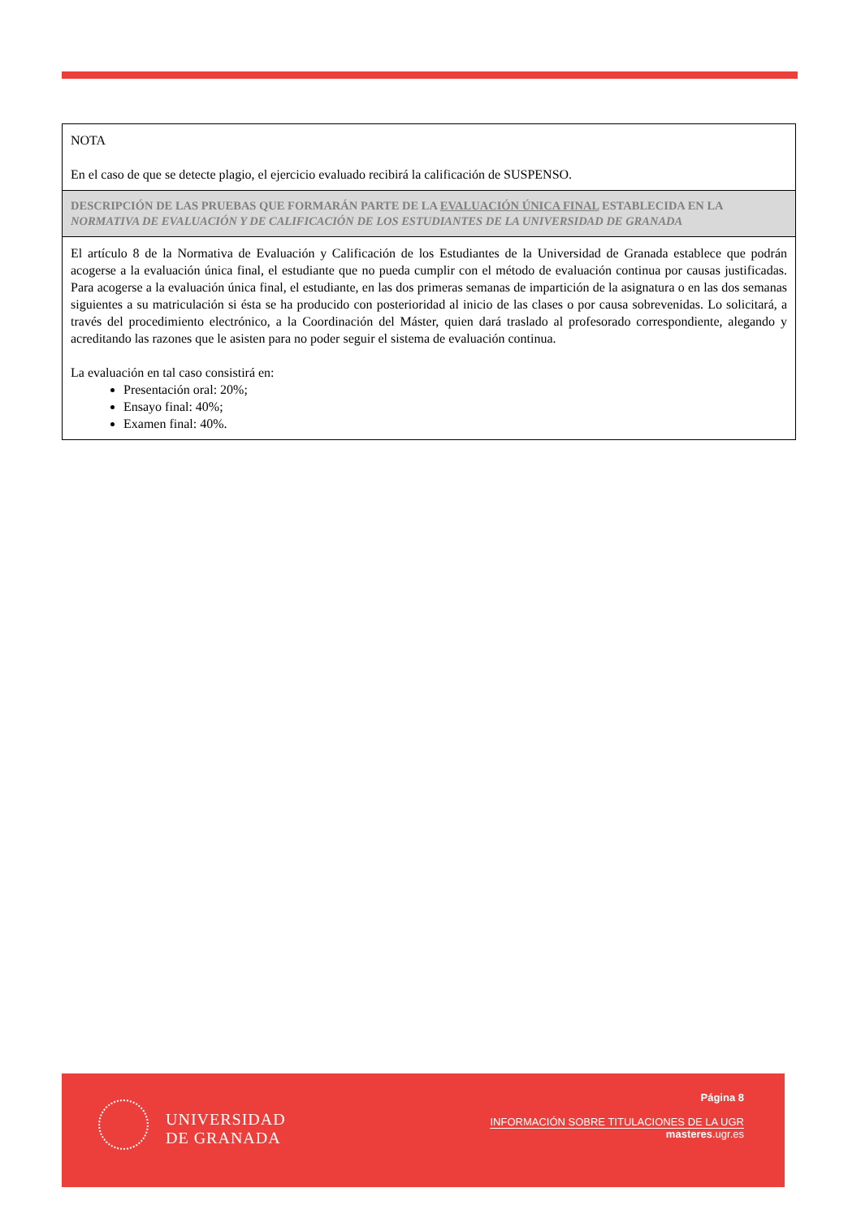| NOTA En el caso de que se detecte plagio, el ejercicio evaluado recibirá la calificación de SUSPENSO. |
| DESCRIPCIÓN DE LAS PRUEBAS QUE FORMARÁN PARTE DE LA EVALUACIÓN ÚNICA FINAL ESTABLECIDA EN LA NORMATIVA DE EVALUACIÓN Y DE CALIFICACIÓN DE LOS ESTUDIANTES DE LA UNIVERSIDAD DE GRANADA |
| El artículo 8 de la Normativa de Evaluación y Calificación de los Estudiantes de la Universidad de Granada establece que podrán acogerse a la evaluación única final, el estudiante que no pueda cumplir con el método de evaluación continua por causas justificadas. Para acogerse a la evaluación única final, el estudiante, en las dos primeras semanas de impartición de la asignatura o en las dos semanas siguientes a su matriculación si ésta se ha producido con posterioridad al inicio de las clases o por causa sobrevenidas. Lo solicitará, a través del procedimiento electrónico, a la Coordinación del Máster, quien dará traslado al profesorado correspondiente, alegando y acreditando las razones que le asisten para no poder seguir el sistema de evaluación continua. La evaluación en tal caso consistirá en: Presentación oral: 20%; Ensayo final: 40%; Examen final: 40%. |
UNIVERSIDAD
DE GRANADA
Página 8
INFORMACIÓN SOBRE TITULACIONES DE LA UGR
masteres.ugr.es